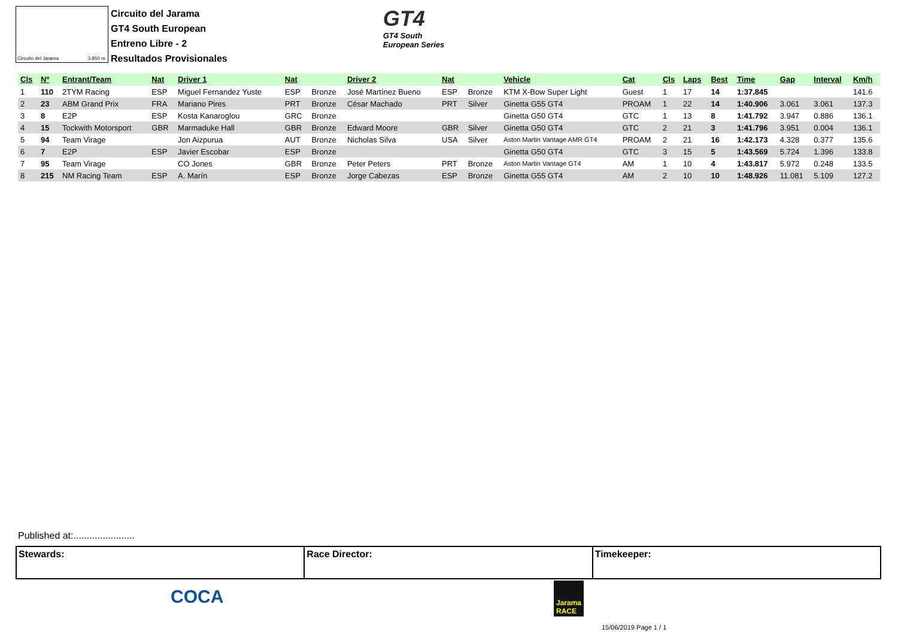Circuito del Jarama 3.850 m.
Circuito del Jarama
GT4 South European
Entreno Libre - 2
Resultados Provisionales
GT4
GT4 South
European Series
| Cls | Nº | Entrant/Team | Nat | Driver 1 | Nat | | Driver 2 | Nat | | Vehicle | Cat | Cls | Laps | Best | Time | Gap | Interval | Km/h |
| --- | --- | --- | --- | --- | --- | --- | --- | --- | --- | --- | --- | --- | --- | --- | --- | --- | --- | --- |
| 1 | 110 | 2TYM Racing | ESP | Miguel Fernandez Yuste | ESP | Bronze | José Martínez Bueno | ESP | Bronze | KTM X-Bow Super Light | Guest | 1 | 17 | 14 | 1:37.845 | | | 141.6 |
| 2 | 23 | ABM Grand Prix | FRA | Mariano Pires | PRT | Bronze | César Machado | PRT | Silver | Ginetta G55 GT4 | PROAM | 1 | 22 | 14 | 1:40.906 | 3.061 | 3.061 | 137.3 |
| 3 | 8 | E2P | ESP | Kosta Kanaroglou | GRC | Bronze | | | | Ginetta G50 GT4 | GTC | 1 | 13 | 8 | 1:41.792 | 3.947 | 0.886 | 136.1 |
| 4 | 15 | Tockwith Motorsport | GBR | Marmaduke Hall | GBR | Bronze | Edward Moore | GBR | Silver | Ginetta G50 GT4 | GTC | 2 | 21 | 3 | 1:41.796 | 3.951 | 0.004 | 136.1 |
| 5 | 94 | Team Virage | | Jon Aizpurua | AUT | Bronze | Nicholas Silva | USA | Silver | Aston Martin Vantage AMR GT4 | PROAM | 2 | 21 | 16 | 1:42.173 | 4.328 | 0.377 | 135.6 |
| 6 | 7 | E2P | ESP | Javier Escobar | ESP | Bronze | | | | Ginetta G50 GT4 | GTC | 3 | 15 | 5 | 1:43.569 | 5.724 | 1.396 | 133.8 |
| 7 | 95 | Team Virage | | CO Jones | GBR | Bronze | Peter Peters | PRT | Bronze | Aston Martin Vantage GT4 | AM | 1 | 10 | 4 | 1:43.817 | 5.972 | 0.248 | 133.5 |
| 8 | 215 | NM Racing Team | ESP | A. Marín | ESP | Bronze | Jorge Cabezas | ESP | Bronze | Ginetta G55 GT4 | AM | 2 | 10 | 10 | 1:48.926 | 11.081 | 5.109 | 127.2 |
Published at:.......................
Stewards: Race Director: Timekeeper:
COCA
Jarama
RACE
15/06/2019 Page 1 / 1